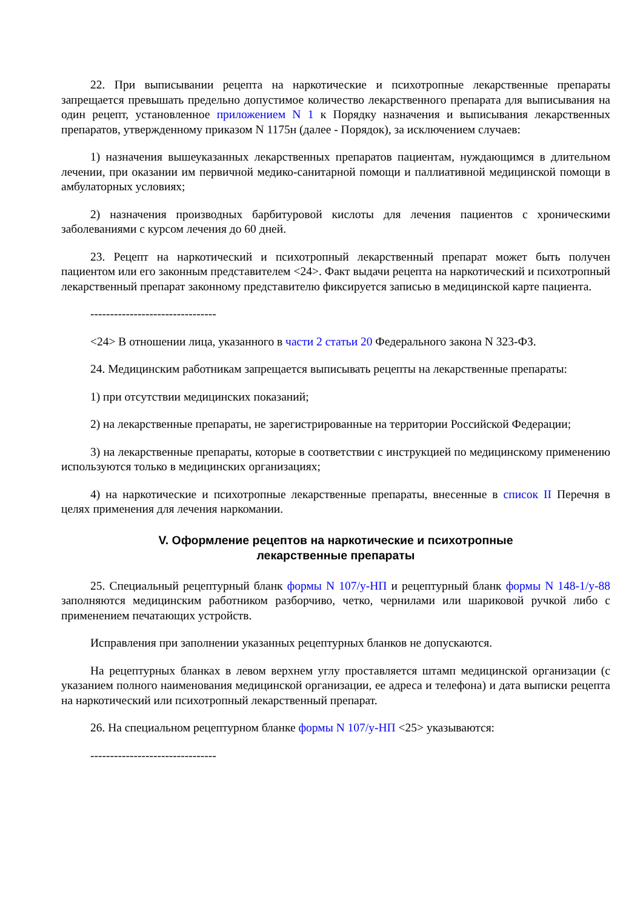22. При выписывании рецепта на наркотические и психотропные лекарственные препараты запрещается превышать предельно допустимое количество лекарственного препарата для выписывания на один рецепт, установленное приложением N 1 к Порядку назначения и выписывания лекарственных препаратов, утвержденному приказом N 1175н (далее - Порядок), за исключением случаев:
1) назначения вышеуказанных лекарственных препаратов пациентам, нуждающимся в длительном лечении, при оказании им первичной медико-санитарной помощи и паллиативной медицинской помощи в амбулаторных условиях;
2) назначения производных барбитуровой кислоты для лечения пациентов с хроническими заболеваниями с курсом лечения до 60 дней.
23. Рецепт на наркотический и психотропный лекарственный препарат может быть получен пациентом или его законным представителем <24>. Факт выдачи рецепта на наркотический и психотропный лекарственный препарат законному представителю фиксируется записью в медицинской карте пациента.
--------------------------------
<24> В отношении лица, указанного в части 2 статьи 20 Федерального закона N 323-ФЗ.
24. Медицинским работникам запрещается выписывать рецепты на лекарственные препараты:
1) при отсутствии медицинских показаний;
2) на лекарственные препараты, не зарегистрированные на территории Российской Федерации;
3) на лекарственные препараты, которые в соответствии с инструкцией по медицинскому применению используются только в медицинских организациях;
4) на наркотические и психотропные лекарственные препараты, внесенные в список II Перечня в целях применения для лечения наркомании.
V. Оформление рецептов на наркотические и психотропные
лекарственные препараты
25. Специальный рецептурный бланк формы N 107/у-НП и рецептурный бланк формы N 148-1/у-88 заполняются медицинским работником разборчиво, четко, чернилами или шариковой ручкой либо с применением печатающих устройств.
Исправления при заполнении указанных рецептурных бланков не допускаются.
На рецептурных бланках в левом верхнем углу проставляется штамп медицинской организации (с указанием полного наименования медицинской организации, ее адреса и телефона) и дата выписки рецепта на наркотический или психотропный лекарственный препарат.
26. На специальном рецептурном бланке формы N 107/у-НП <25> указываются:
--------------------------------